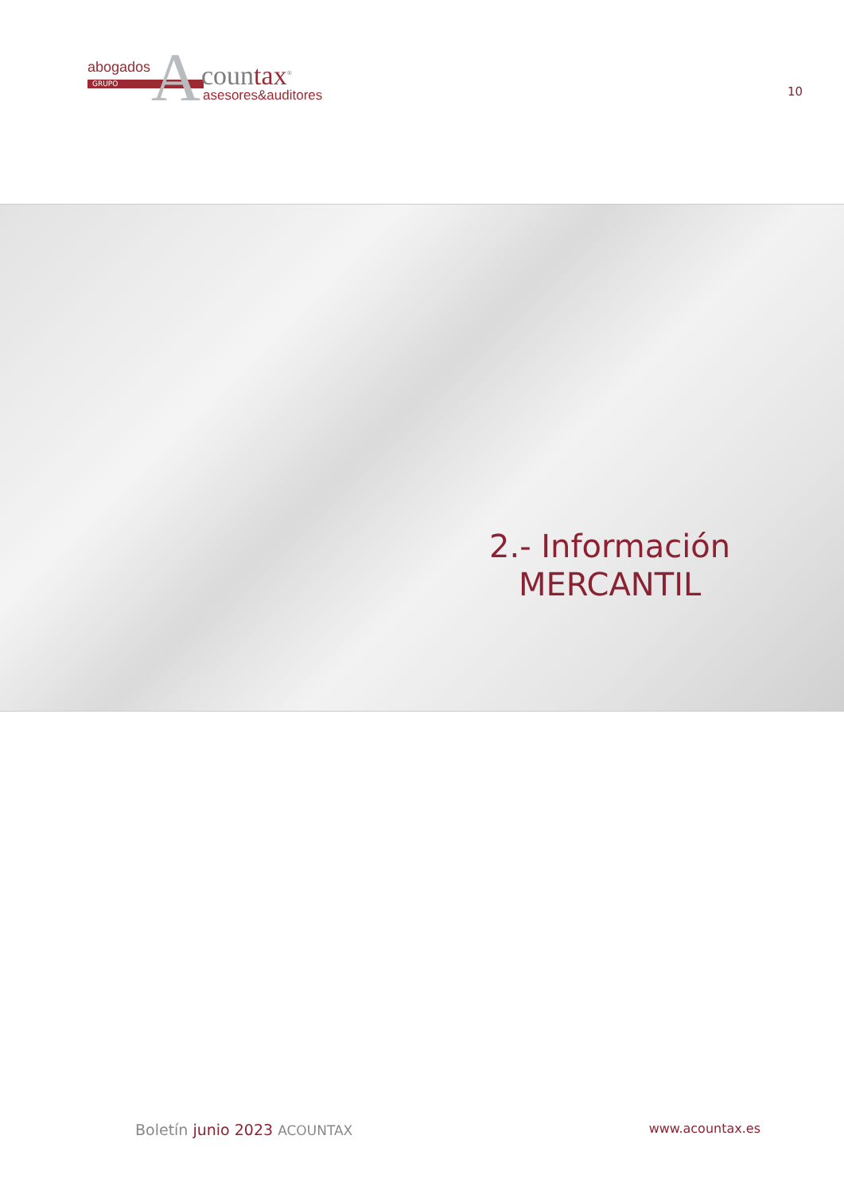abogados
GRUPO A countax<sup>®</sup>
asesores&auditores
10
2.- Información
MERCANTIL
Boletín junio 2023 ACOUNTAX www.acountax.es